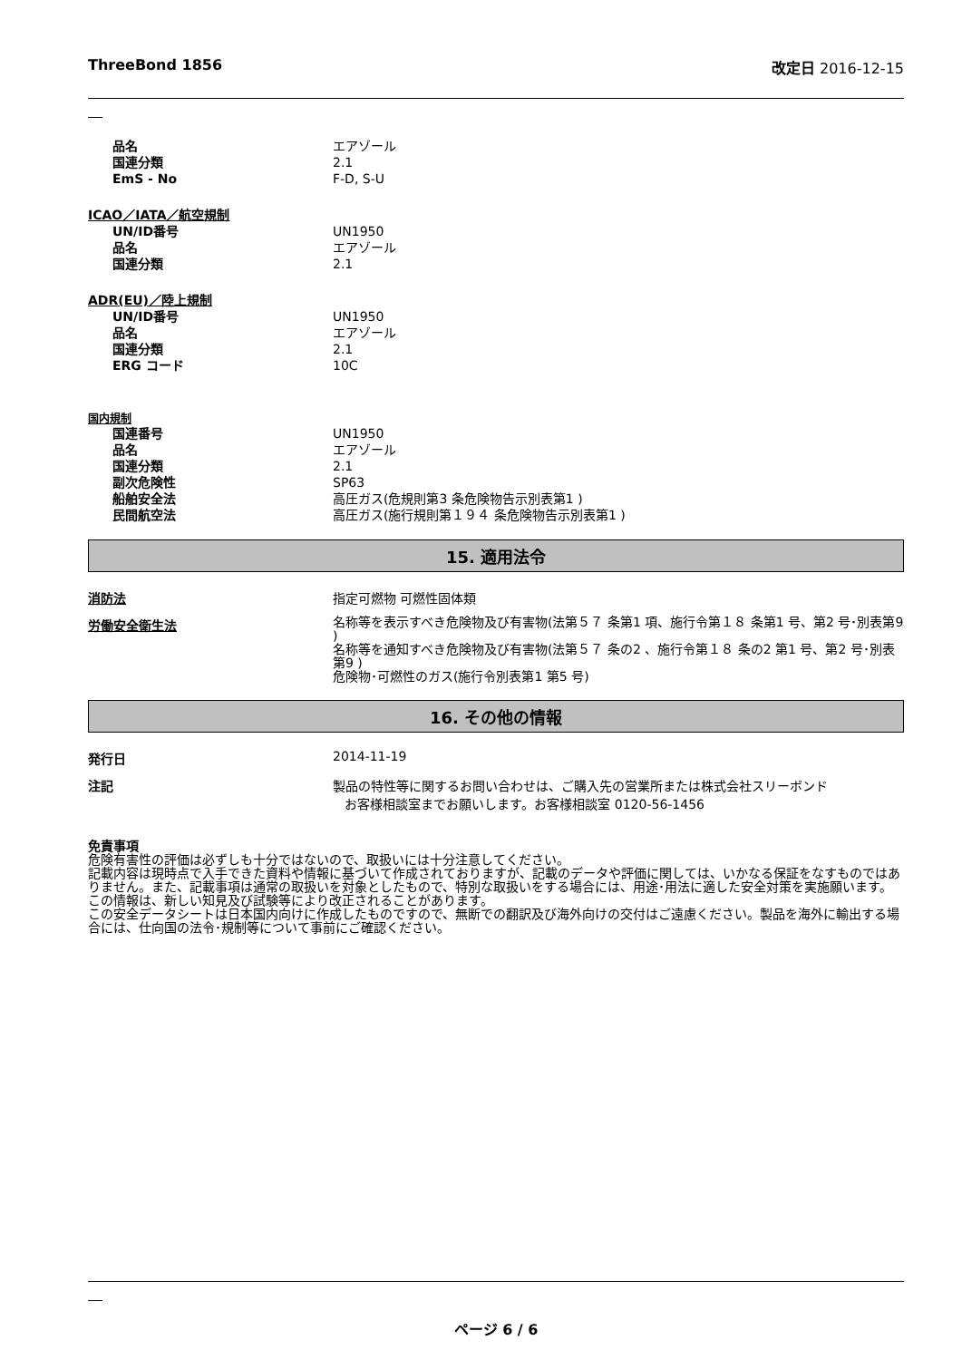ThreeBond 1856 改定日 2016-12-15
品名 エアゾール
国連分類 2.1
EmS - No F-D, S-U
ICAO／IATA／航空規制
UN/ID番号 UN1950
品名 エアゾール
国連分類 2.1
ADR(EU)／陸上規制
UN/ID番号 UN1950
品名 エアゾール
国連分類 2.1
ERG コード 10C
国内規制
国連番号 UN1950
品名 エアゾール
国連分類 2.1
副次危険性 SP63
船舶安全法 高圧ガス(危規則第3 条危険物告示別表第1 )
民間航空法 高圧ガス(施行規則第１９４ 条危険物告示別表第1 )
15. 適用法令
消防法 指定可燃物 可燃性固体類
労働安全衛生法
名称等を表示すべき危険物及び有害物(法第５７ 条第1 項、施行令第１８ 条第1 号、第2 号･別表第9 )
名称等を通知すべき危険物及び有害物(法第５７ 条の2 、施行令第１８ 条の2 第1 号、第2 号･別表第9 )
危険物･可燃性のガス(施行令別表第1 第5 号)
16. その他の情報
発行日 2014-11-19
注記 製品の特性等に関するお問い合わせは、ご購入先の営業所または株式会社スリーボンド
お客様相談室までお願いします。お客様相談室 0120-56-1456
免責事項
危険有害性の評価は必ずしも十分ではないので、取扱いには十分注意してください。
記載内容は現時点で入手できた資料や情報に基づいて作成されておりますが、記載のデータや評価に関しては、いかなる保証をなすものではありません。また、記載事項は通常の取扱いを対象としたもので、特別な取扱いをする場合には、用途･用法に適した安全対策を実施願います。
この情報は、新しい知見及び試験等により改正されることがあります。
この安全データシートは日本国内向けに作成したものですので、無断での翻訳及び海外向けの交付はご遠慮ください。製品を海外に輸出する場合には、仕向国の法令･規制等について事前にご確認ください。
ページ 6 / 6